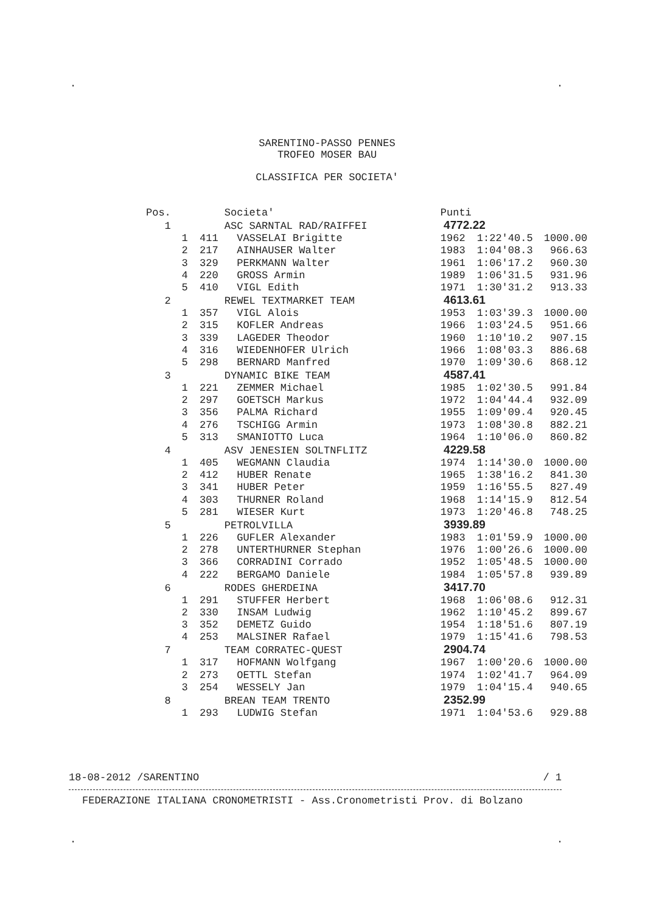. .
SARENTINO-PASSO PENNES
TROFEO MOSER BAU
CLASSIFICA PER SOCIETA'
| Pos. | | | Societa' | Punti | | |
| --- | --- | --- | --- | --- | --- | --- |
| 1 | | | ASC SARNTAL RAD/RAIFFEI | 4772.22 | | |
| | 1 | 411 | VASSELAI Brigitte | 1962 | 1:22'40.5 | 1000.00 |
| | 2 | 217 | AINHAUSER Walter | 1983 | 1:04'08.3 | 966.63 |
| | 3 | 329 | PERKMANN Walter | 1961 | 1:06'17.2 | 960.30 |
| | 4 | 220 | GROSS Armin | 1989 | 1:06'31.5 | 931.96 |
| | 5 | 410 | VIGL Edith | 1971 | 1:30'31.2 | 913.33 |
| 2 | | | REWEL TEXTMARKET TEAM | 4613.61 | | |
| | 1 | 357 | VIGL Alois | 1953 | 1:03'39.3 | 1000.00 |
| | 2 | 315 | KOFLER Andreas | 1966 | 1:03'24.5 | 951.66 |
| | 3 | 339 | LAGEDER Theodor | 1960 | 1:10'10.2 | 907.15 |
| | 4 | 316 | WIEDENHOFER Ulrich | 1966 | 1:08'03.3 | 886.68 |
| | 5 | 298 | BERNARD Manfred | 1970 | 1:09'30.6 | 868.12 |
| 3 | | | DYNAMIC BIKE TEAM | 4587.41 | | |
| | 1 | 221 | ZEMMER Michael | 1985 | 1:02'30.5 | 991.84 |
| | 2 | 297 | GOETSCH Markus | 1972 | 1:04'44.4 | 932.09 |
| | 3 | 356 | PALMA Richard | 1955 | 1:09'09.4 | 920.45 |
| | 4 | 276 | TSCHIGG Armin | 1973 | 1:08'30.8 | 882.21 |
| | 5 | 313 | SMANIOTTO Luca | 1964 | 1:10'06.0 | 860.82 |
| 4 | | | ASV JENESIEN SOLTNFLITZ | 4229.58 | | |
| | 1 | 405 | WEGMANN Claudia | 1974 | 1:14'30.0 | 1000.00 |
| | 2 | 412 | HUBER Renate | 1965 | 1:38'16.2 | 841.30 |
| | 3 | 341 | HUBER Peter | 1959 | 1:16'55.5 | 827.49 |
| | 4 | 303 | THURNER Roland | 1968 | 1:14'15.9 | 812.54 |
| | 5 | 281 | WIESER Kurt | 1973 | 1:20'46.8 | 748.25 |
| 5 | | | PETROLVILLA | 3939.89 | | |
| | 1 | 226 | GUFLER Alexander | 1983 | 1:01'59.9 | 1000.00 |
| | 2 | 278 | UNTERTHURNER Stephan | 1976 | 1:00'26.6 | 1000.00 |
| | 3 | 366 | CORRADINI Corrado | 1952 | 1:05'48.5 | 1000.00 |
| | 4 | 222 | BERGAMO Daniele | 1984 | 1:05'57.8 | 939.89 |
| 6 | | | RODES GHERDEINA | 3417.70 | | |
| | 1 | 291 | STUFFER Herbert | 1968 | 1:06'08.6 | 912.31 |
| | 2 | 330 | INSAM Ludwig | 1962 | 1:10'45.2 | 899.67 |
| | 3 | 352 | DEMETZ Guido | 1954 | 1:18'51.6 | 807.19 |
| | 4 | 253 | MALSINER Rafael | 1979 | 1:15'41.6 | 798.53 |
| 7 | | | TEAM CORRATEC-QUEST | 2904.74 | | |
| | 1 | 317 | HOFMANN Wolfgang | 1967 | 1:00'20.6 | 1000.00 |
| | 2 | 273 | OETTL Stefan | 1974 | 1:02'41.7 | 964.09 |
| | 3 | 254 | WESSELY Jan | 1979 | 1:04'15.4 | 940.65 |
| 8 | | | BREAN TEAM TRENTO | 2352.99 | | |
| | 1 | 293 | LUDWIG Stefan | 1971 | 1:04'53.6 | 929.88 |
18-08-2012 /SARENTINO / 1
FEDERAZIONE ITALIANA CRONOMETRISTI - Ass.Cronometristi Prov. di Bolzano
. .